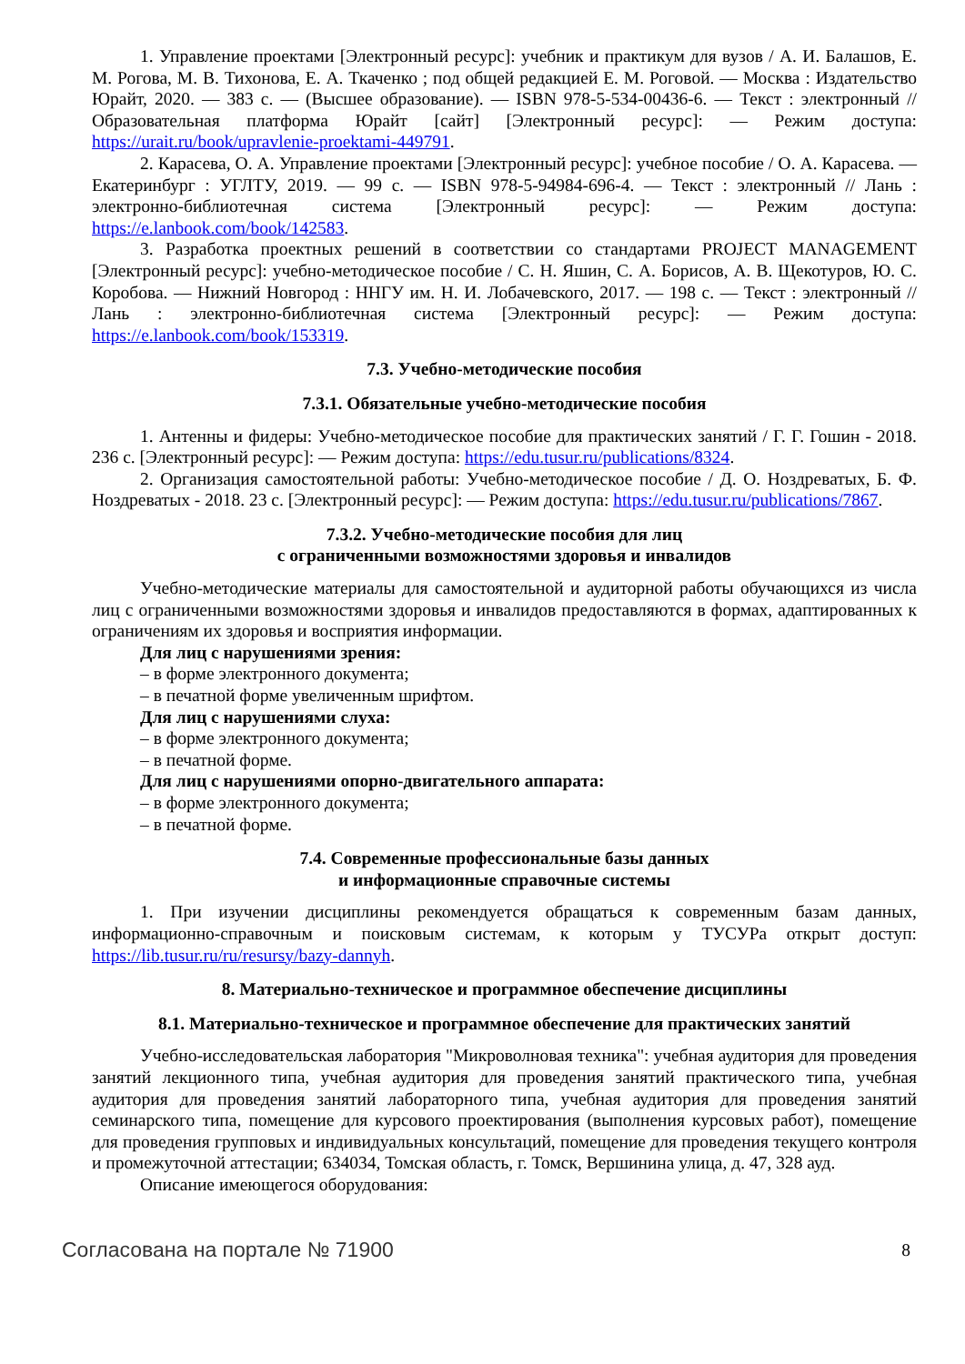1. Управление проектами [Электронный ресурс]: учебник и практикум для вузов / А. И. Балашов, Е. М. Рогова, М. В. Тихонова, Е. А. Ткаченко ; под общей редакцией Е. М. Роговой. — Москва : Издательство Юрайт, 2020. — 383 с. — (Высшее образование). — ISBN 978-5-534-00436-6. — Текст : электронный // Образовательная платформа Юрайт [сайт] [Электронный ресурс]: — Режим доступа: https://urait.ru/book/upravlenie-proektami-449791.
2. Карасева, О. А. Управление проектами [Электронный ресурс]: учебное пособие / О. А. Карасева. — Екатеринбург : УГЛТУ, 2019. — 99 с. — ISBN 978-5-94984-696-4. — Текст : электронный // Лань : электронно-библиотечная система [Электронный ресурс]: — Режим доступа: https://e.lanbook.com/book/142583.
3. Разработка проектных решений в соответствии со стандартами PROJECT MANAGEMENT [Электронный ресурс]: учебно-методическое пособие / С. Н. Яшин, С. А. Борисов, А. В. Щекотуров, Ю. С. Коробова. — Нижний Новгород : ННГУ им. Н. И. Лобачевского, 2017. — 198 с. — Текст : электронный // Лань : электронно-библиотечная система [Электронный ресурс]: — Режим доступа: https://e.lanbook.com/book/153319.
7.3. Учебно-методические пособия
7.3.1. Обязательные учебно-методические пособия
1. Антенны и фидеры: Учебно-методическое пособие для практических занятий / Г. Г. Гошин - 2018. 236 с. [Электронный ресурс]: — Режим доступа: https://edu.tusur.ru/publications/8324.
2. Организация самостоятельной работы: Учебно-методическое пособие / Д. О. Ноздреватых, Б. Ф. Ноздреватых - 2018. 23 с. [Электронный ресурс]: — Режим доступа: https://edu.tusur.ru/publications/7867.
7.3.2. Учебно-методические пособия для лиц
с ограниченными возможностями здоровья и инвалидов
Учебно-методические материалы для самостоятельной и аудиторной работы обучающихся из числа лиц с ограниченными возможностями здоровья и инвалидов предоставляются в формах, адаптированных к ограничениям их здоровья и восприятия информации.
Для лиц с нарушениями зрения:
– в форме электронного документа;
– в печатной форме увеличенным шрифтом.
Для лиц с нарушениями слуха:
– в форме электронного документа;
– в печатной форме.
Для лиц с нарушениями опорно-двигательного аппарата:
– в форме электронного документа;
– в печатной форме.
7.4. Современные профессиональные базы данных
и информационные справочные системы
1. При изучении дисциплины рекомендуется обращаться к современным базам данных, информационно-справочным и поисковым системам, к которым у ТУСУРа открыт доступ: https://lib.tusur.ru/ru/resursy/bazy-dannyh.
8. Материально-техническое и программное обеспечение дисциплины
8.1. Материально-техническое и программное обеспечение для практических занятий
Учебно-исследовательская лаборатория "Микроволновая техника": учебная аудитория для проведения занятий лекционного типа, учебная аудитория для проведения занятий практического типа, учебная аудитория для проведения занятий лабораторного типа, учебная аудитория для проведения занятий семинарского типа, помещение для курсового проектирования (выполнения курсовых работ), помещение для проведения групповых и индивидуальных консультаций, помещение для проведения текущего контроля и промежуточной аттестации; 634034, Томская область, г. Томск, Вершинина улица, д. 47, 328 ауд.
Описание имеющегося оборудования:
Согласована на портале № 71900 8